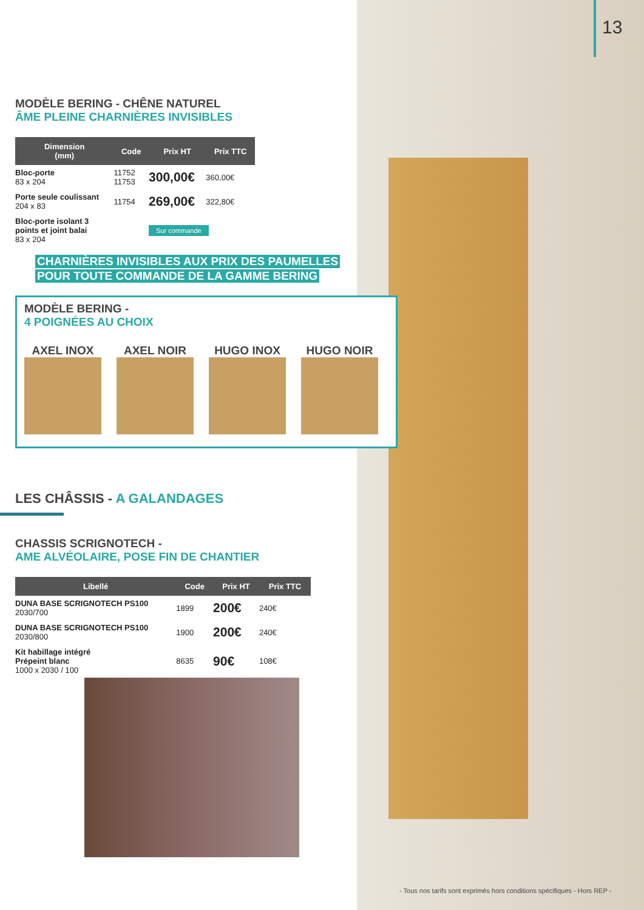13
MODÈLE BERING - CHÊNE NATUREL
ÂME PLEINE CHARNIÈRES INVISIBLES
| Dimension (mm) | Code | Prix HT | Prix TTC |
| --- | --- | --- | --- |
| Bloc-porte 83 x 204 | 11752 11753 | 300,00€ | 360,00€ |
| Porte seule coulissant 204 x 83 | 11754 | 269,00€ | 322,80€ |
| Bloc-porte isolant 3 points et joint balai 83 x 204 | | Sur commande | |
CHARNIÈRES INVISIBLES AUX PRIX DES PAUMELLES
POUR TOUTE COMMANDE DE LA GAMME BERING
MODÈLE BERING -
4 POIGNÉES AU CHOIX
AXEL INOX AXEL NOIR HUGO INOX HUGO NOIR
LES CHÂSSIS - A GALANDAGES
CHASSIS SCRIGNOTECH -
AME ALVÉOLAIRE, POSE FIN DE CHANTIER
| Libellé | Code | Prix HT | Prix TTC |
| --- | --- | --- | --- |
| DUNA BASE SCRIGNOTECH PS100 2030/700 | 1899 | 200€ | 240€ |
| DUNA BASE SCRIGNOTECH PS100 2030/800 | 1900 | 200€ | 240€ |
| Kit habillage intégré Prépeint blanc 1000 x 2030 / 100 | 8635 | 90€ | 108€ |
- Tous nos tarifs sont exprimés hors conditions spécifiques - Hors REP -